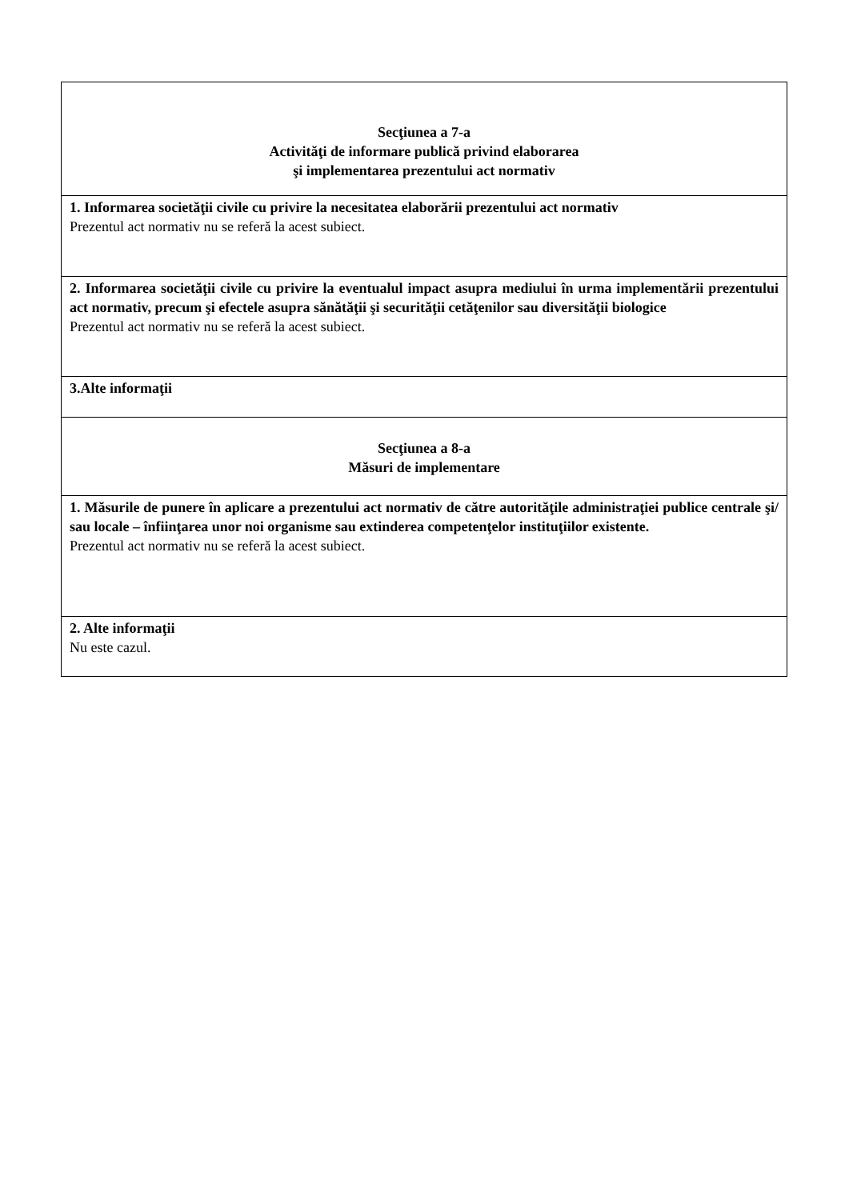| Secţiunea a 7-a Activităţi de informare publică privind elaborarea şi implementarea prezentului act normativ |
| 1. Informarea societăţii civile cu privire la necesitatea elaborării prezentului act normativ Prezentul act normativ nu se referă la acest subiect. |
| 2. Informarea societăţii civile cu privire la eventualul impact asupra mediului în urma implementării prezentului act normativ, precum şi efectele asupra sănătăţii şi securităţii cetăţenilor sau diversităţii biologice Prezentul act normativ nu se referă la acest subiect. |
| 3.Alte informaţii |
| Secţiunea a 8-a Măsuri de implementare |
| 1. Măsurile de punere în aplicare a prezentului act normativ de către autorităţile administraţiei publice centrale şi/ sau locale – înfiinţarea unor noi organisme sau extinderea competenţelor instituţiilor existente. Prezentul act normativ nu se referă la acest subiect. |
| 2. Alte informaţii Nu este cazul. |